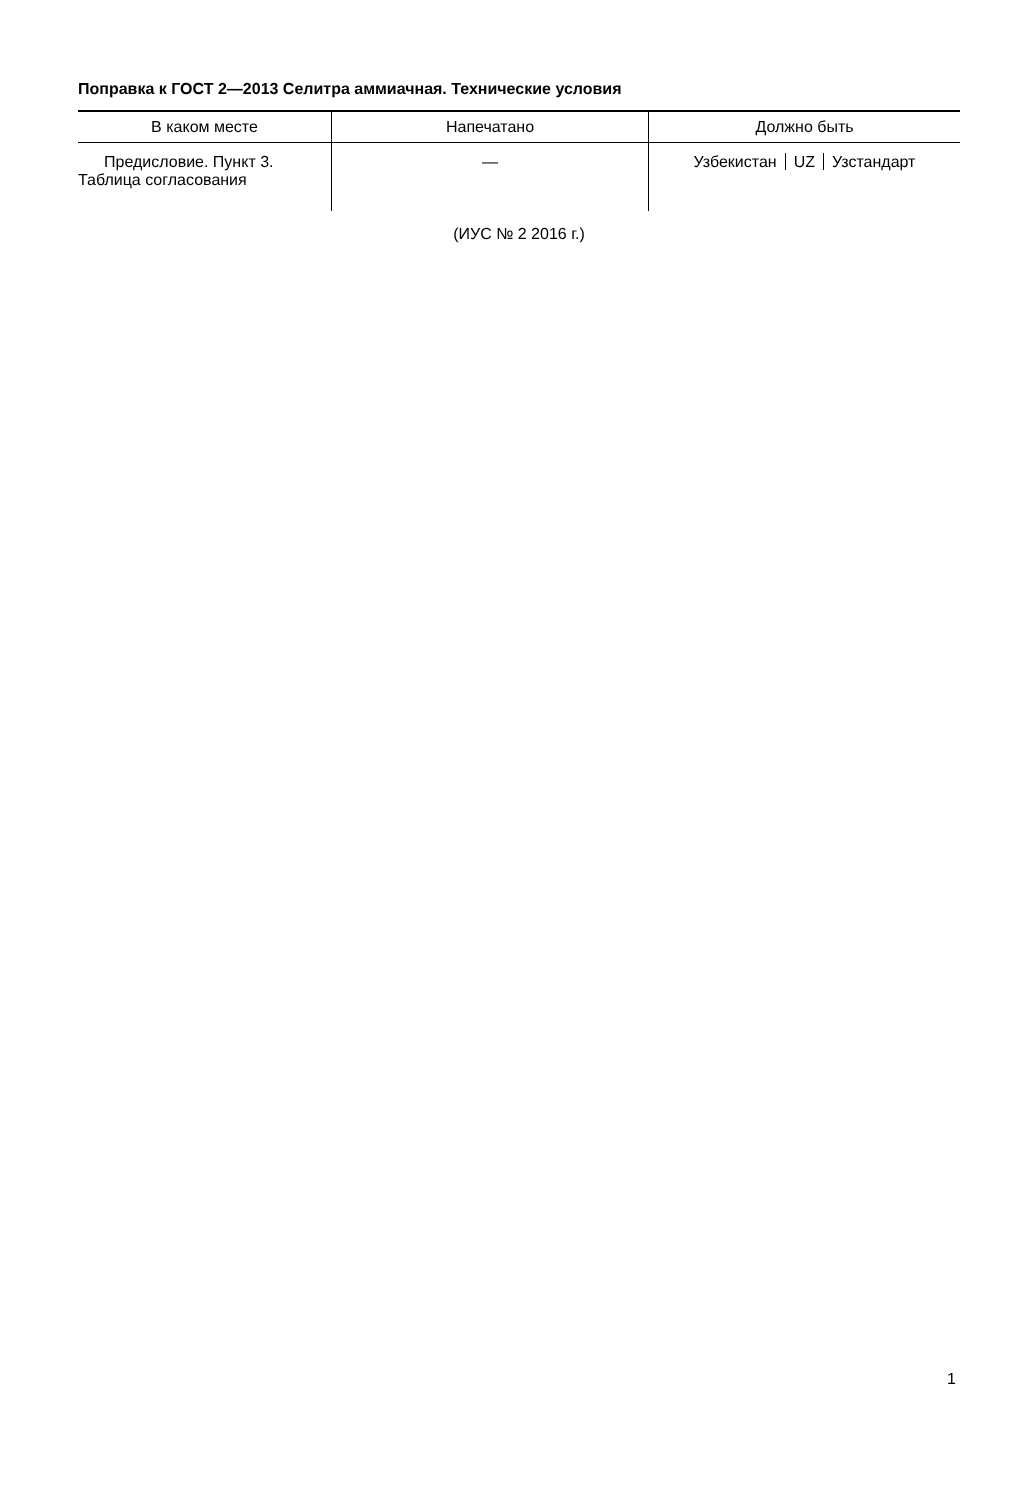Поправка к ГОСТ 2—2013 Селитра аммиачная. Технические условия
| В каком месте | Напечатано | Должно быть |
| --- | --- | --- |
| Предисловие. Пункт 3. Таблица согласования | — | Узбекистан UZ Узстандарт |
(ИУС № 2 2016 г.)
1